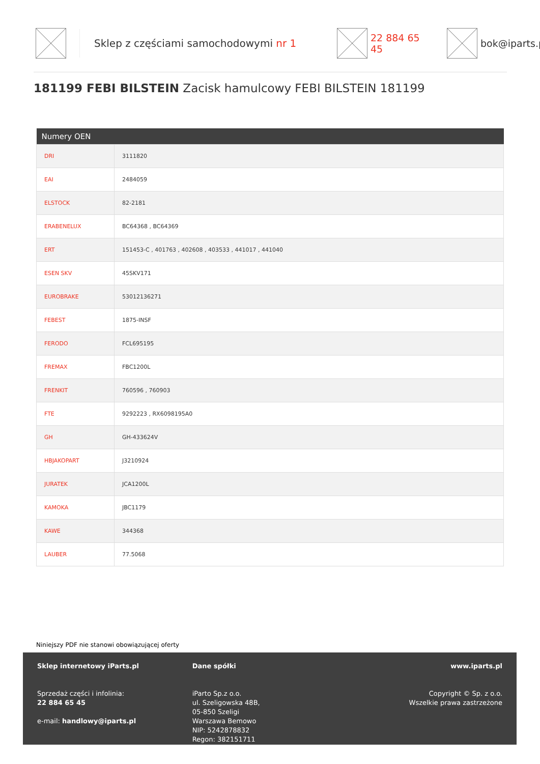Sklep z częściami samochodowymi nr 1 22 884 65 45 bok@iparts.p
181199 FEBI BILSTEIN Zacisk hamulcowy FEBI BILSTEIN 181199
| Numery OEN | |
| --- | --- |
| DRI | 3111820 |
| EAI | 2484059 |
| ELSTOCK | 82-2181 |
| ERABENELUX | BC64368 , BC64369 |
| ERT | 151453-C , 401763 , 402608 , 403533 , 441017 , 441040 |
| ESEN SKV | 45SKV171 |
| EUROBRAKE | 53012136271 |
| FEBEST | 1875-INSF |
| FERODO | FCL695195 |
| FREMAX | FBC1200L |
| FRENKIT | 760596 , 760903 |
| FTE | 9292223 , RX6098195A0 |
| GH | GH-433624V |
| HBJAKOPART | J3210924 |
| JURATEK | JCA1200L |
| KAMOKA | JBC1179 |
| KAWE | 344368 |
| LAUBER | 77.5068 |
Niniejszy PDF nie stanowi obowiązującej oferty
Sklep internetowy iParts.pl
Sprzedaż części i infolinia:
22 884 65 45
e-mail: handlowy@iparts.pl
Dane spółki
iParto Sp.z o.o.
ul. Szeligowska 48B,
05-850 Szeligi
Warszawa Bemowo
NIP: 5242878832
Regon: 382151711
www.iparts.pl
Copyright © Sp. z o.o.
Wszelkie prawa zastrzeżone